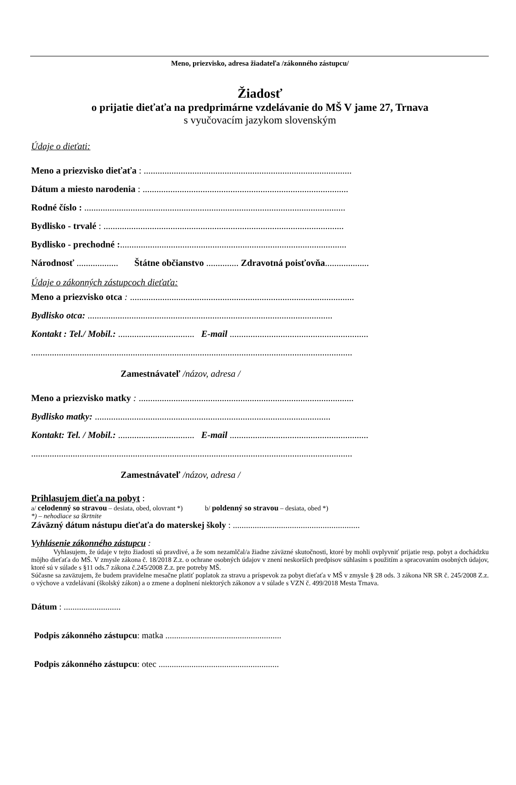Meno, priezvisko, adresa žiadateľa /zákonného zástupcu/
Žiadosť
o prijatie dieťaťa na predprimárne vzdelávanie do MŠ V jame 27, Trnava
s vyučovacím jazykom slovenským
Údaje o dieťati:
Meno a priezvisko dieťaťa : ..........................................................................................
Dátum a miesto narodenia : .........................................................................................
Rodné číslo : .................................................................................................................
Bydlisko - trvalé : ........................................................................................................
Bydlisko - prechodné :..................................................................................................
Národnosť .................. Štátne občianstvo .............. Zdravotná poisťovňa...................
Údaje o zákonných zástupcoch dieťaťa:
Meno a priezvisko otca : .................................................................................................
Bydlisko otca: ..........................................................................................................
Kontakt : Tel./ Mobil.: ................................. E-mail ............................................................
...........................................................................................................................................
Zamestnávateľ /názov, adresa /
Meno a priezvisko matky : .............................................................................................
Bydlisko matky: ......................................................................................................
Kontakt: Tel. / Mobil.: ................................. E-mail ............................................................
...........................................................................................................................................
Zamestnávateľ /názov, adresa /
Prihlasujem dieťa na pobyt :
a/ celodenný so stravou – desiata, obed, olovrant *) b/ poldenný so stravou – desiata, obed *)
*) – nehodiace sa škrtnite
Záväzný dátum nástupu dieťaťa do materskej školy : ..........................................................
Vyhlásenie zákonného zástupcu :
Vyhlasujem, že údaje v tejto žiadosti sú pravdivé, a že som nezamlčal/a žiadne záväzné skutočnosti, ktoré by mohli ovplyvniť prijatie resp. pobyt a dochádzku môjho dieťaťa do MŠ. V zmysle zákona č. 18/2018 Z.z. o ochrane osobných údajov v znení neskorších predpisov súhlasím s použitím a spracovaním osobných údajov, ktoré sú v súlade s §11 ods.7 zákona č.245/2008 Z.z. pre potreby MŠ.
Súčasne sa zaväzujem, že budem pravidelne mesačne platiť poplatok za stravu a príspevok za pobyt dieťaťa v MŠ v zmysle § 28 ods. 3 zákona NR SR č. 245/2008 Z.z. o výchove a vzdelávaní (školský zákon) a o zmene a doplnení niektorých zákonov a v súlade s VZN č. 499/2018 Mesta Trnava.
Dátum : ..........................
Podpis zákonného zástupcu: matka .....................................................
Podpis zákonného zástupcu: otec .......................................................